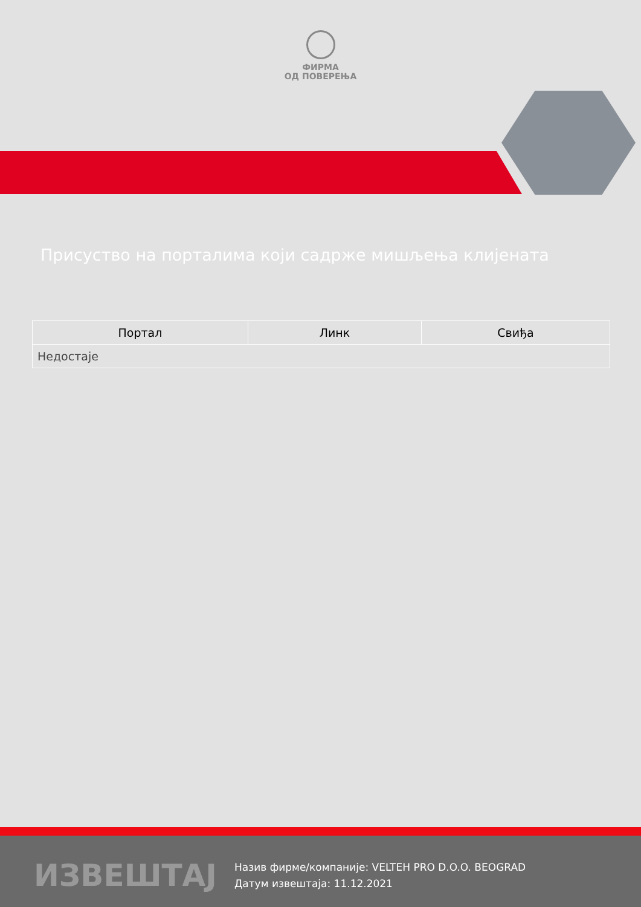ФИРМА
ОД ПОВЕРЕЊА
Присуство на порталима који садрже мишљења клијената
| Портал | Линк | Свиђа |
| --- | --- | --- |
| Недостаје | | |
ИЗВЕШТАЈ
Назив фирме/компаније: VELTEH PRO D.O.O. BEOGRAD
Датум извештаја: 11.12.2021